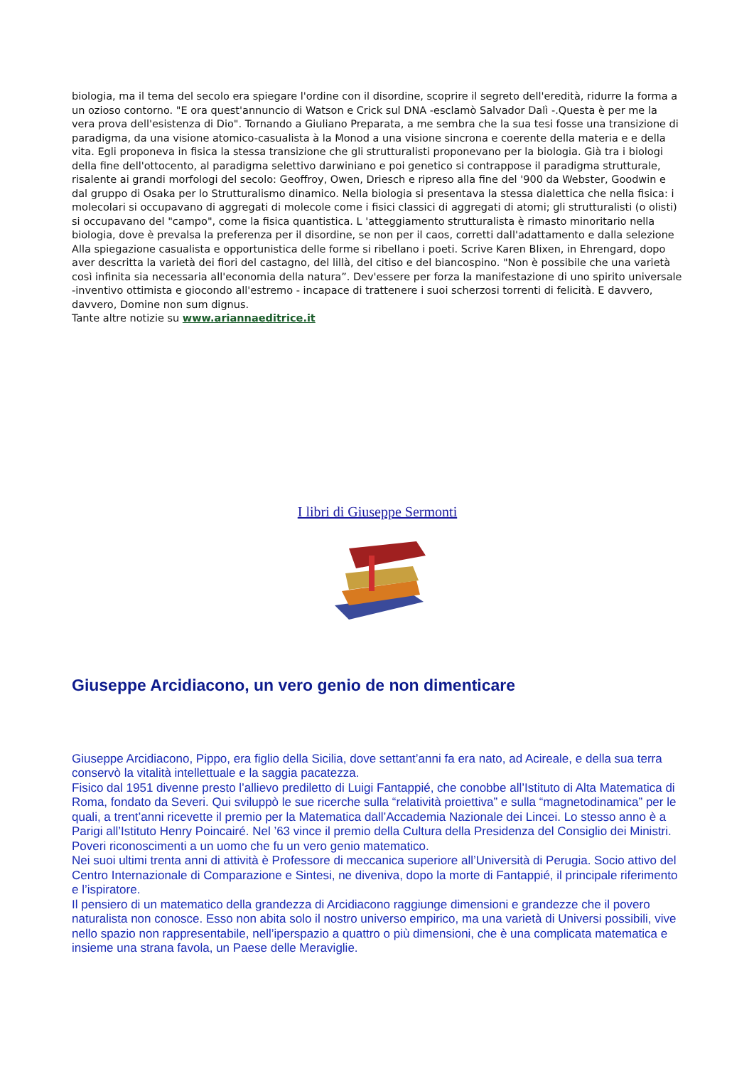biologia, ma il tema del secolo era spiegare l'ordine con il disordine, scoprire il segreto dell'eredità, ridurre la forma a un ozioso contorno. "E ora quest'annuncio di Watson e Crick sul DNA -esclamò Salvador Dalì -.Questa è per me la vera prova dell'esistenza di Dio". Tornando a Giuliano Preparata, a me sembra che la sua tesi fosse una transizione di paradigma, da una visione atomico-casualista à la Monod a una visione sincrona e coerente della materia e e della vita. Egli proponeva in fisica la stessa transizione che gli strutturalisti proponevano per la biologia. Già tra i biologi della fine dell'ottocento, al paradigma selettivo darwiniano e poi genetico si contrappose il paradigma strutturale, risalente ai grandi morfologi del secolo: Geoffroy, Owen, Driesch e ripreso alla fine del '900 da Webster, Goodwin e dal gruppo di Osaka per lo Strutturalismo dinamico. Nella biologia si presentava la stessa dialettica che nella fisica: i molecolari si occupavano di aggregati di molecole come i fisici classici di aggregati di atomi; gli strutturalisti (o olisti) si occupavano del "campo", come la fisica quantistica. L 'atteggiamento strutturalista è rimasto minoritario nella biologia, dove è prevalsa la preferenza per il disordine, se non per il caos, corretti dall'adattamento e dalla selezione Alla spiegazione casualista e opportunistica delle forme si ribellano i poeti. Scrive Karen Blixen, in Ehrengard, dopo aver descritta la varietà dei fiori del castagno, del lillà, del citiso e del biancospino. "Non è possibile che una varietà così infinita sia necessaria all'economia della natura”. Dev'essere per forza la manifestazione di uno spirito universale -inventivo ottimista e giocondo all'estremo - incapace di trattenere i suoi scherzosi torrenti di felicità. E davvero, davvero, Domine non sum dignus.
Tante altre notizie su www.ariannaeditrice.it
I libri di Giuseppe Sermonti
Giuseppe Arcidiacono, un vero genio de non dimenticare
Giuseppe Arcidiacono, Pippo, era figlio della Sicilia, dove settant’anni fa era nato, ad Acireale, e della sua terra conservò la vitalità intellettuale e la saggia pacatezza.
Fisico dal 1951 divenne presto l’allievo prediletto di Luigi Fantappié, che conobbe all’Istituto di Alta Matematica di Roma, fondato da Severi. Qui sviluppò le sue ricerche sulla “relatività proiettiva” e sulla “magnetodinamica” per le quali, a trent’anni ricevette il premio per la Matematica dall’Accademia Nazionale dei Lincei. Lo stesso anno è a Parigi all’Istituto Henry Poincairé. Nel ’63 vince il premio della Cultura della Presidenza del Consiglio dei Ministri.
Poveri riconoscimenti a un uomo che fu un vero genio matematico.
Nei suoi ultimi trenta anni di attività è Professore di meccanica superiore all’Università di Perugia. Socio attivo del Centro Internazionale di Comparazione e Sintesi, ne diveniva, dopo la morte di Fantappié, il principale riferimento e l’ispiratore.
Il pensiero di un matematico della grandezza di Arcidiacono raggiunge dimensioni e grandezze che il povero naturalista non conosce. Esso non abita solo il nostro universo empirico, ma una varietà di Universi possibili, vive nello spazio non rappresentabile, nell’iperspazio a quattro o più dimensioni, che è una complicata matematica e insieme una strana favola, un Paese delle Meraviglie.